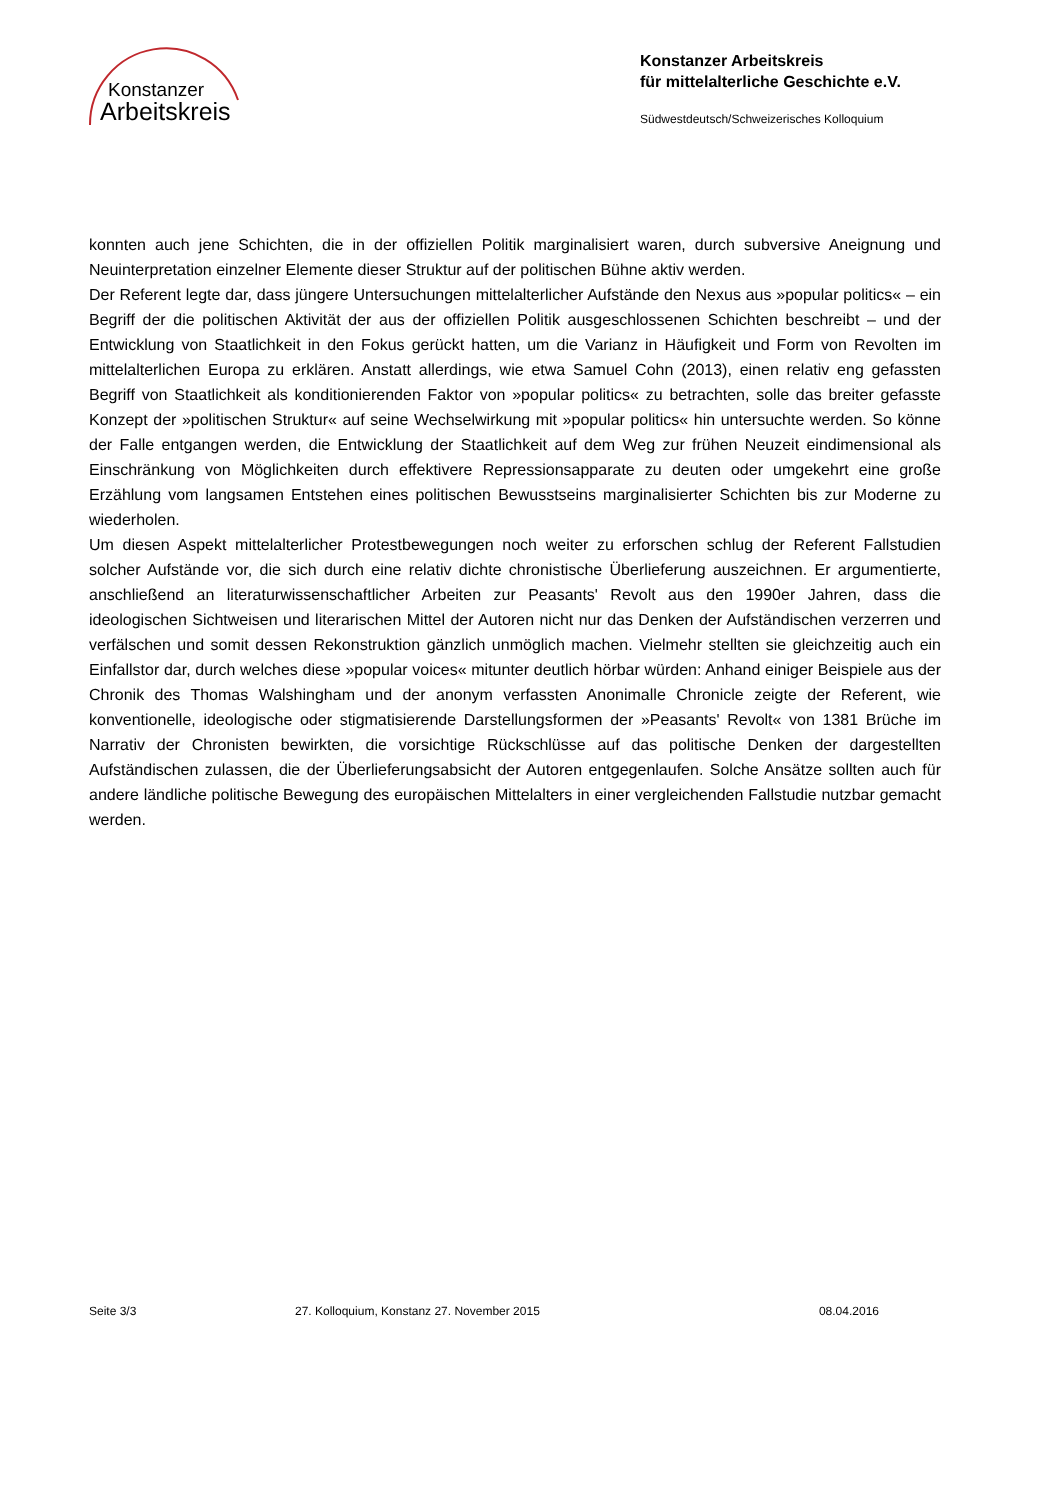Konstanzer
Arbeitskreis
Konstanzer Arbeitskreis
für mittelalterliche Geschichte e.V.
Südwestdeutsch/Schweizerisches Kolloquium
konnten auch jene Schichten, die in der offiziellen Politik marginalisiert waren, durch subversive Aneignung und Neuinterpretation einzelner Elemente dieser Struktur auf der politischen Bühne aktiv werden.
Der Referent legte dar, dass jüngere Untersuchungen mittelalterlicher Aufstände den Nexus aus »popular politics« – ein Begriff der die politischen Aktivität der aus der offiziellen Politik ausgeschlossenen Schichten beschreibt – und der Entwicklung von Staatlichkeit in den Fokus gerückt hatten, um die Varianz in Häufigkeit und Form von Revolten im mittelalterlichen Europa zu erklären. Anstatt allerdings, wie etwa Samuel Cohn (2013), einen relativ eng gefassten Begriff von Staatlichkeit als konditionierenden Faktor von »popular politics« zu betrachten, solle das breiter gefasste Konzept der »politischen Struktur« auf seine Wechselwirkung mit »popular politics« hin untersuchte werden. So könne der Falle entgangen werden, die Entwicklung der Staatlichkeit auf dem Weg zur frühen Neuzeit eindimensional als Einschränkung von Möglichkeiten durch effektivere Repressionsapparate zu deuten oder umgekehrt eine große Erzählung vom langsamen Entstehen eines politischen Bewusstseins marginalisierter Schichten bis zur Moderne zu wiederholen.
Um diesen Aspekt mittelalterlicher Protestbewegungen noch weiter zu erforschen schlug der Referent Fallstudien solcher Aufstände vor, die sich durch eine relativ dichte chronistische Überlieferung auszeichnen. Er argumentierte, anschließend an literaturwissenschaftlicher Arbeiten zur Peasants' Revolt aus den 1990er Jahren, dass die ideologischen Sichtweisen und literarischen Mittel der Autoren nicht nur das Denken der Aufständischen verzerren und verfälschen und somit dessen Rekonstruktion gänzlich unmöglich machen. Vielmehr stellten sie gleichzeitig auch ein Einfallstor dar, durch welches diese »popular voices« mitunter deutlich hörbar würden: Anhand einiger Beispiele aus der Chronik des Thomas Walshingham und der anonym verfassten Anonimalle Chronicle zeigte der Referent, wie konventionelle, ideologische oder stigmatisierende Darstellungsformen der »Peasants' Revolt« von 1381 Brüche im Narrativ der Chronisten bewirkten, die vorsichtige Rückschlüsse auf das politische Denken der dargestellten Aufständischen zulassen, die der Überlieferungsabsicht der Autoren entgegenlaufen. Solche Ansätze sollten auch für andere ländliche politische Bewegung des europäischen Mittelalters in einer vergleichenden Fallstudie nutzbar gemacht werden.
Seite 3/3 27. Kolloquium, Konstanz 27. November 2015 08.04.2016